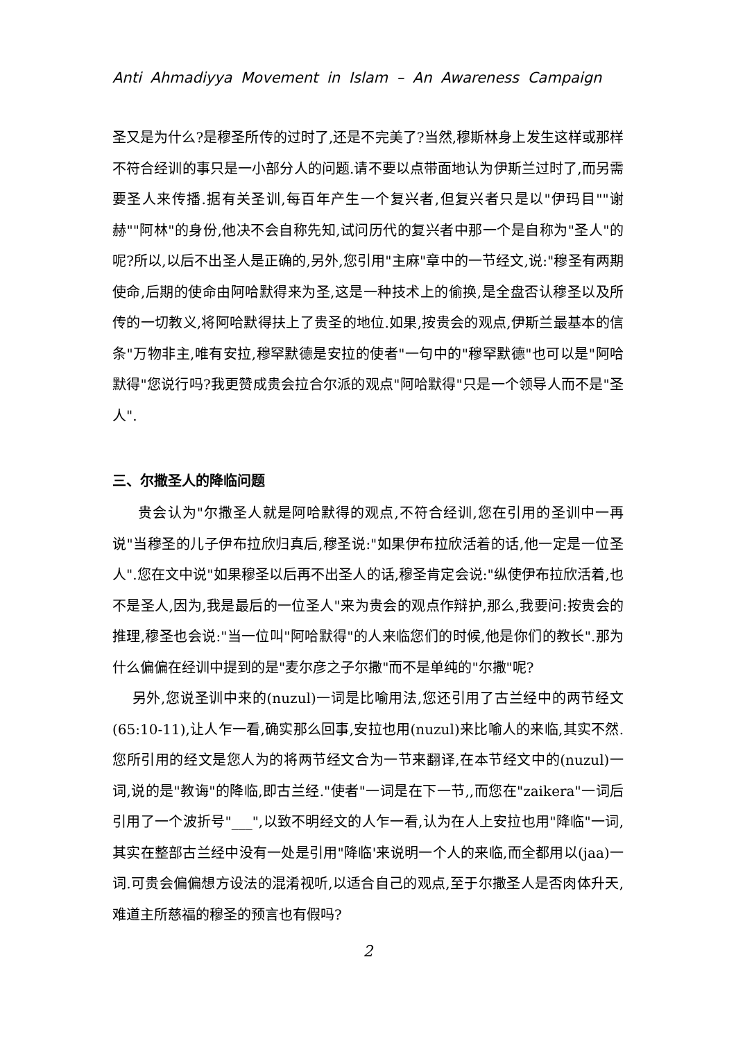Anti Ahmadiyya Movement in Islam – An Awareness Campaign
圣又是为什么?是穆圣所传的过时了,还是不完美了?当然,穆斯林身上发生这样或那样不符合经训的事只是一小部分人的问题.请不要以点带面地认为伊斯兰过时了,而另需要圣人来传播.据有关圣训,每百年产生一个复兴者,但复兴者只是以"伊玛目""谢赫""阿林"的身份,他决不会自称先知,试问历代的复兴者中那一个是自称为"圣人"的呢?所以,以后不出圣人是正确的,另外,您引用"主麻"章中的一节经文,说:"穆圣有两期使命,后期的使命由阿哈默得来为圣,这是一种技术上的偷换,是全盘否认穆圣以及所传的一切教义,将阿哈默得扶上了贵圣的地位.如果,按贵会的观点,伊斯兰最基本的信条"万物非主,唯有安拉,穆罕默德是安拉的使者"一句中的"穆罕默德"也可以是"阿哈默得"您说行吗?我更赞成贵会拉合尔派的观点"阿哈默得"只是一个领导人而不是"圣人".
三、尔撒圣人的降临问题
贵会认为"尔撒圣人就是阿哈默得的观点,不符合经训,您在引用的圣训中一再说"当穆圣的儿子伊布拉欣归真后,穆圣说:"如果伊布拉欣活着的话,他一定是一位圣人".您在文中说"如果穆圣以后再不出圣人的话,穆圣肯定会说:"纵使伊布拉欣活着,也不是圣人,因为,我是最后的一位圣人"来为贵会的观点作辩护,那么,我要问:按贵会的推理,穆圣也会说:"当一位叫"阿哈默得"的人来临您们的时候,他是你们的教长".那为什么偏偏在经训中提到的是"麦尔彦之子尔撒"而不是单纯的"尔撒"呢?
另外,您说圣训中来的(nuzul)一词是比喻用法,您还引用了古兰经中的两节经文(65:10-11),让人乍一看,确实那么回事,安拉也用(nuzul)来比喻人的来临,其实不然.您所引用的经文是您人为的将两节经文合为一节来翻译,在本节经文中的(nuzul)一词,说的是"教诲"的降临,即古兰经."使者"一词是在下一节,,而您在"zaikera"一词后引用了一个波折号"___",以致不明经文的人乍一看,认为在人上安拉也用"降临"一词,其实在整部古兰经中没有一处是引用"降临'来说明一个人的来临,而全都用以(jaa)一词.可贵会偏偏想方设法的混淆视听,以适合自己的观点,至于尔撒圣人是否肉体升天,难道主所慈福的穆圣的预言也有假吗?
2